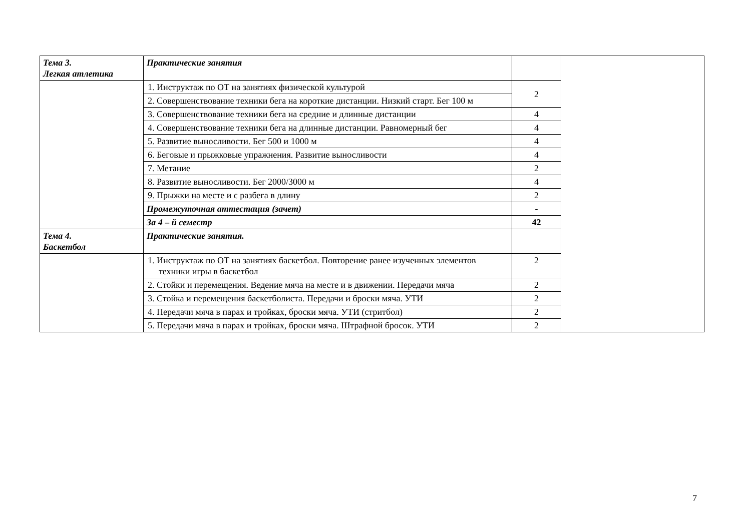| Тема 3. Легкая атлетика | Практические занятия | | |
| | 1. Инструктаж по ОТ на занятиях физической культурой | 2 | |
| | 2. Совершенствование техники бега на короткие дистанции. Низкий старт. Бег 100 м | | |
| | 3. Совершенствование техники бега на средние и длинные дистанции | 4 | |
| | 4. Совершенствование техники бега на длинные дистанции. Равномерный бег | 4 | |
| | 5. Развитие выносливости. Бег 500 и 1000 м | 4 | |
| | 6. Беговые и прыжковые упражнения. Развитие выносливости | 4 | |
| | 7. Метание | 2 | |
| | 8. Развитие выносливости. Бег 2000/3000 м | 4 | |
| | 9. Прыжки на месте и с разбега в длину | 2 | |
| | Промежуточная аттестация (зачет) | - | |
| | За 4 – й семестр | 42 | |
| Тема 4. Баскетбол | Практические занятия. | | |
| | 1. Инструктаж по ОТ на занятиях баскетбол. Повторение ранее изученных элементов техники игры в баскетбол | 2 | |
| | 2. Стойки и перемещения. Ведение мяча на месте и в движении. Передачи мяча | 2 | |
| | 3. Стойка и перемещения баскетболиста. Передачи и броски мяча. УТИ | 2 | |
| | 4. Передачи мяча в парах и тройках, броски мяча. УТИ (стритбол) | 2 | |
| | 5. Передачи мяча в парах и тройках, броски мяча. Штрафной бросок. УТИ | 2 | |
7